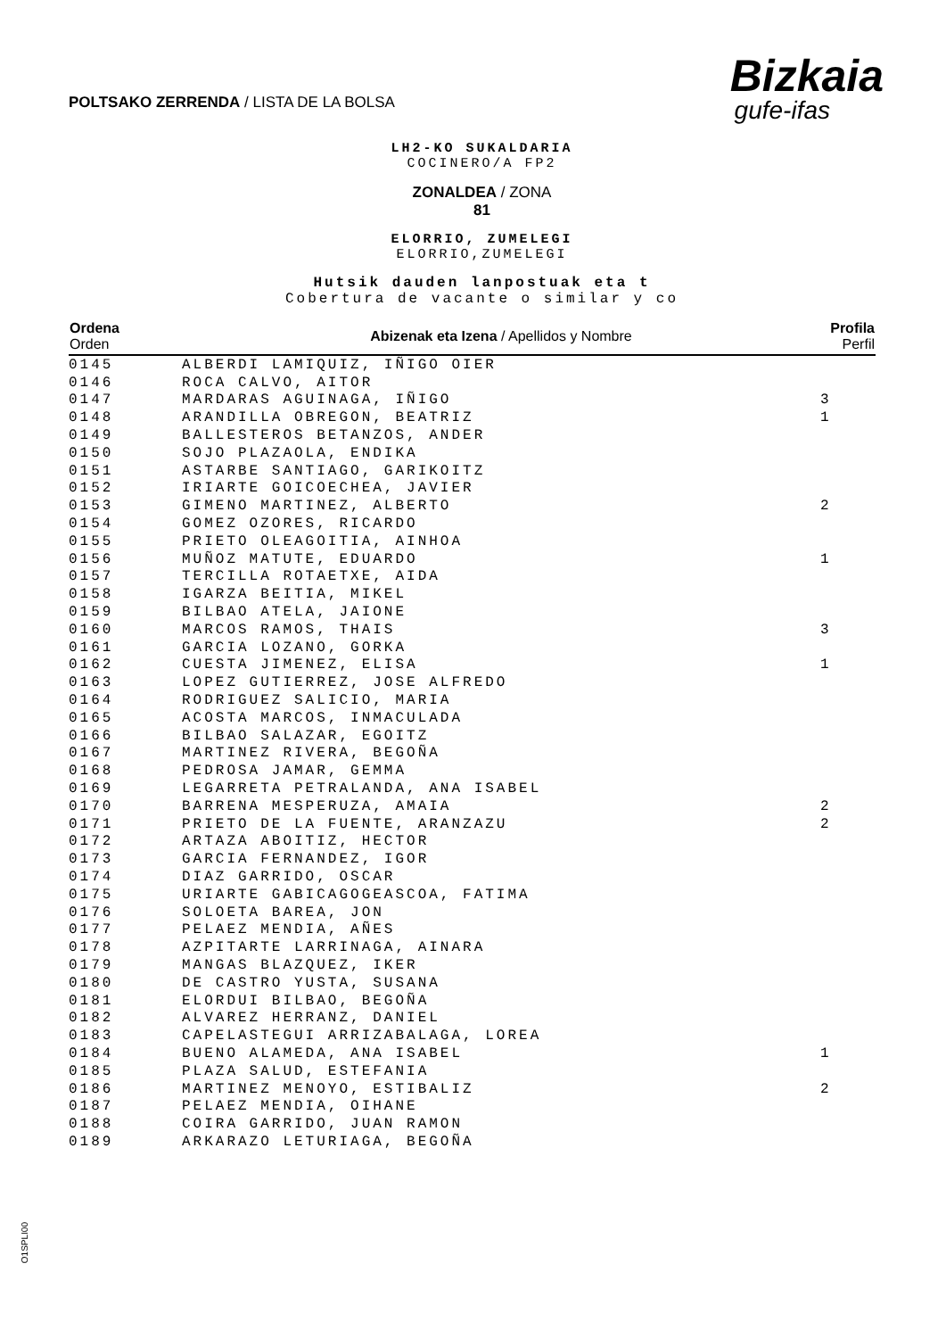POLTSAKO ZERRENDA / LISTA DE LA BOLSA
Bizkaia
gufe-ifas
LH2-KO SUKALDARIA
COCINERO/A FP2
ZONALDEA / ZONA
81
ELORRIO, ZUMELEGI
ELORRIO,ZUMELEGI
Hutsik dauden lanpostuak eta t
Cobertura de vacante o similar y co
| Ordena Orden | Abizenak eta Izena / Apellidos y Nombre | Profila Perfil |
| --- | --- | --- |
| 0145 | ALBERDI LAMIQUIZ, IÑIGO OIER | |
| 0146 | ROCA CALVO, AITOR | |
| 0147 | MARDARAS AGUINAGA, IÑIGO | 3 |
| 0148 | ARANDILLA OBREGON, BEATRIZ | 1 |
| 0149 | BALLESTEROS BETANZOS, ANDER | |
| 0150 | SOJO PLAZAOLA, ENDIKA | |
| 0151 | ASTARBE SANTIAGO, GARIKOITZ | |
| 0152 | IRIARTE GOICOECHEA, JAVIER | |
| 0153 | GIMENO MARTINEZ, ALBERTO | 2 |
| 0154 | GOMEZ OZORES, RICARDO | |
| 0155 | PRIETO OLEAGOITIA, AINHOA | |
| 0156 | MUÑOZ MATUTE, EDUARDO | 1 |
| 0157 | TERCILLA ROTAETXE, AIDA | |
| 0158 | IGARZA BEITIA, MIKEL | |
| 0159 | BILBAO ATELA, JAIONE | |
| 0160 | MARCOS RAMOS, THAIS | 3 |
| 0161 | GARCIA LOZANO, GORKA | |
| 0162 | CUESTA JIMENEZ, ELISA | 1 |
| 0163 | LOPEZ GUTIERREZ, JOSE ALFREDO | |
| 0164 | RODRIGUEZ SALICIO, MARIA | |
| 0165 | ACOSTA MARCOS, INMACULADA | |
| 0166 | BILBAO SALAZAR, EGOITZ | |
| 0167 | MARTINEZ RIVERA, BEGOÑA | |
| 0168 | PEDROSA JAMAR, GEMMA | |
| 0169 | LEGARRETA PETRALANDA, ANA ISABEL | |
| 0170 | BARRENA MESPERUZA, AMAIA | 2 |
| 0171 | PRIETO DE LA FUENTE, ARANZAZU | 2 |
| 0172 | ARTAZA ABOITIZ, HECTOR | |
| 0173 | GARCIA FERNANDEZ, IGOR | |
| 0174 | DIAZ GARRIDO, OSCAR | |
| 0175 | URIARTE GABICAGOGEASCOA, FATIMA | |
| 0176 | SOLOETA BAREA, JON | |
| 0177 | PELAEZ MENDIA, AÑES | |
| 0178 | AZPITARTE LARRINAGA, AINARA | |
| 0179 | MANGAS BLAZQUEZ, IKER | |
| 0180 | DE CASTRO YUSTA, SUSANA | |
| 0181 | ELORDUI BILBAO, BEGOÑA | |
| 0182 | ALVAREZ HERRANZ, DANIEL | |
| 0183 | CAPELASTEGUI ARRIZABALAGA, LOREA | |
| 0184 | BUENO ALAMEDA, ANA ISABEL | 1 |
| 0185 | PLAZA SALUD, ESTEFANIA | |
| 0186 | MARTINEZ MENOYO, ESTIBALIZ | 2 |
| 0187 | PELAEZ MENDIA, OIHANE | |
| 0188 | COIRA GARRIDO, JUAN RAMON | |
| 0189 | ARKARAZO LETURIAGA, BEGOÑA | |
O1SPLI00